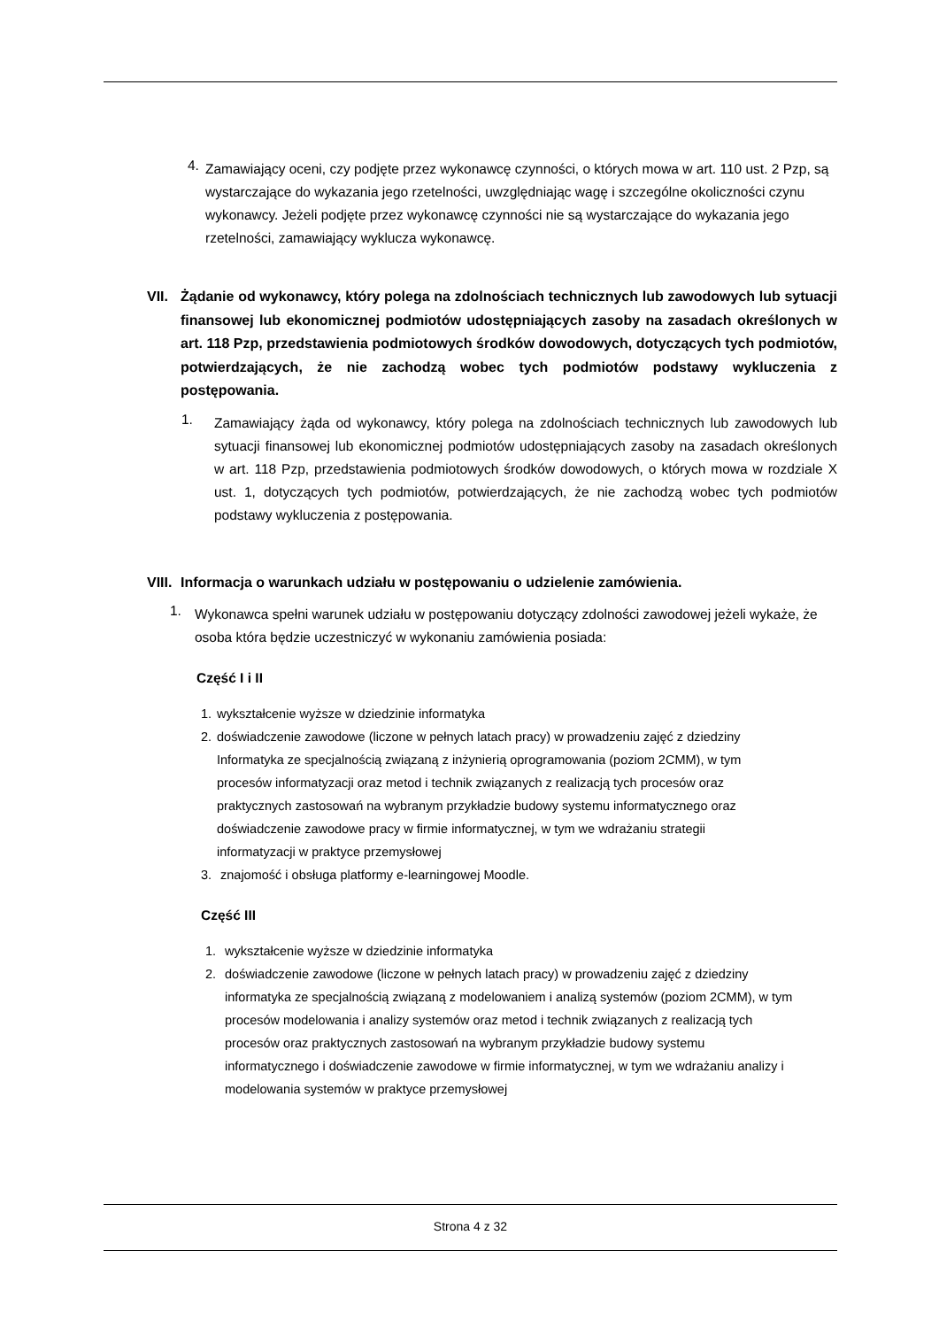4.
Zamawiający oceni, czy podjęte przez wykonawcę czynności, o których mowa w art. 110 ust. 2 Pzp, są wystarczające do wykazania jego rzetelności, uwzględniając wagę i szczególne okoliczności czynu wykonawcy. Jeżeli podjęte przez wykonawcę czynności nie są wystarczające do wykazania jego rzetelności, zamawiający wyklucza wykonawcę.
VII. Żądanie od wykonawcy, który polega na zdolnościach technicznych lub zawodowych lub sytuacji finansowej lub ekonomicznej podmiotów udostępniających zasoby na zasadach określonych w art. 118 Pzp, przedstawienia podmiotowych środków dowodowych, dotyczących tych podmiotów, potwierdzających, że nie zachodzą wobec tych podmiotów podstawy wykluczenia z postępowania.
1.
Zamawiający żąda od wykonawcy, który polega na zdolnościach technicznych lub zawodowych lub sytuacji finansowej lub ekonomicznej podmiotów udostępniających zasoby na zasadach określonych w art. 118 Pzp, przedstawienia podmiotowych środków dowodowych, o których mowa w rozdziale X ust. 1, dotyczących tych podmiotów, potwierdzających, że nie zachodzą wobec tych podmiotów podstawy wykluczenia z postępowania.
VIII. Informacja o warunkach udziału w postępowaniu o udzielenie zamówienia.
1.
Wykonawca spełni warunek udziału w postępowaniu dotyczący zdolności zawodowej jeżeli wykaże, że osoba która będzie uczestniczyć w wykonaniu zamówienia posiada:
Część I i II
1. wykształcenie wyższe w dziedzinie informatyka
2. doświadczenie zawodowe (liczone w pełnych latach pracy) w prowadzeniu zajęć z dziedziny Informatyka ze specjalnością związaną z inżynierią oprogramowania (poziom 2CMM), w tym procesów informatyzacji oraz metod i technik związanych z realizacją tych procesów oraz praktycznych zastosowań na wybranym przykładzie budowy systemu informatycznego oraz doświadczenie zawodowe pracy w firmie informatycznej, w tym we wdrażaniu strategii informatyzacji w praktyce przemysłowej
3. znajomość i obsługa platformy e-learningowej Moodle.
Część III
1. wykształcenie wyższe w dziedzinie informatyka
2. doświadczenie zawodowe (liczone w pełnych latach pracy) w prowadzeniu zajęć z dziedziny informatyka ze specjalnością związaną z modelowaniem i analizą systemów (poziom 2CMM), w tym procesów modelowania i analizy systemów oraz metod i technik związanych z realizacją tych procesów oraz praktycznych zastosowań na wybranym przykładzie budowy systemu informatycznego i doświadczenie zawodowe w firmie informatycznej, w tym we wdrażaniu analizy i modelowania systemów w praktyce przemysłowej
Strona 4 z 32